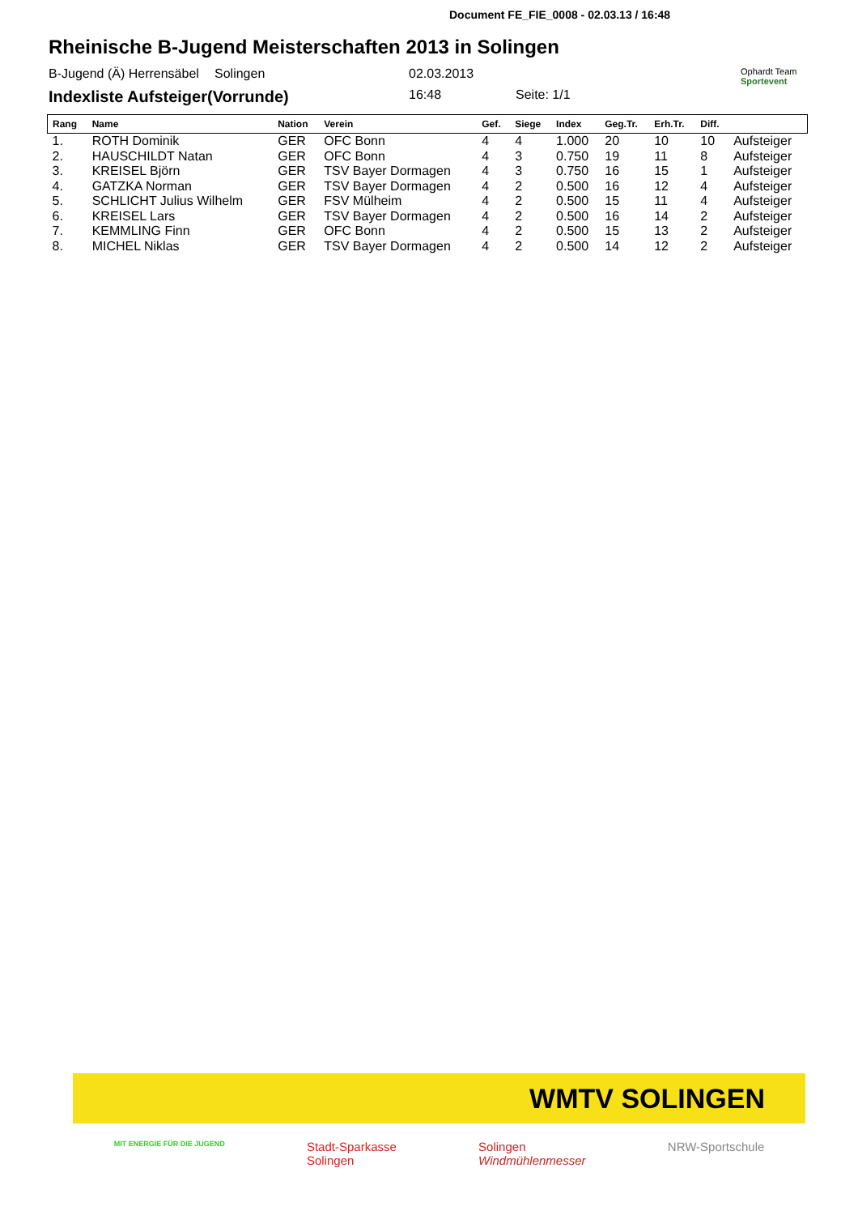Document FE_FIE_0008 - 02.03.13 / 16:48
Rheinische B-Jugend Meisterschaften 2013 in Solingen
B-Jugend (Ä) Herrensäbel
Solingen 02.03.2013
Ophardt Team
Sportevent
Indexliste Aufsteiger(Vorrunde)
16:48 Seite: 1/1
| Rang | Name | Nation | Verein | Gef. | Siege | Index | Geg.Tr. | Erh.Tr. | Diff. | |
| --- | --- | --- | --- | --- | --- | --- | --- | --- | --- | --- |
| 1. | ROTH Dominik | GER | OFC Bonn | 4 | 4 | 1.000 | 20 | 10 | 10 | Aufsteiger |
| 2. | HAUSCHILDT Natan | GER | OFC Bonn | 4 | 3 | 0.750 | 19 | 11 | 8 | Aufsteiger |
| 3. | KREISEL Björn | GER | TSV Bayer Dormagen | 4 | 3 | 0.750 | 16 | 15 | 1 | Aufsteiger |
| 4. | GATZKA Norman | GER | TSV Bayer Dormagen | 4 | 2 | 0.500 | 16 | 12 | 4 | Aufsteiger |
| 5. | SCHLICHT Julius Wilhelm | GER | FSV Mülheim | 4 | 2 | 0.500 | 15 | 11 | 4 | Aufsteiger |
| 6. | KREISEL Lars | GER | TSV Bayer Dormagen | 4 | 2 | 0.500 | 16 | 14 | 2 | Aufsteiger |
| 7. | KEMMLING Finn | GER | OFC Bonn | 4 | 2 | 0.500 | 15 | 13 | 2 | Aufsteiger |
| 8. | MICHEL Niklas | GER | TSV Bayer Dormagen | 4 | 2 | 0.500 | 14 | 12 | 2 | Aufsteiger |
WMTV SOLINGEN
MIT ENERGIE FÜR DIE JUGEND
Stadt-Sparkasse
Solingen
Solingen
Windmühlenmesser
NRW-Sportschule